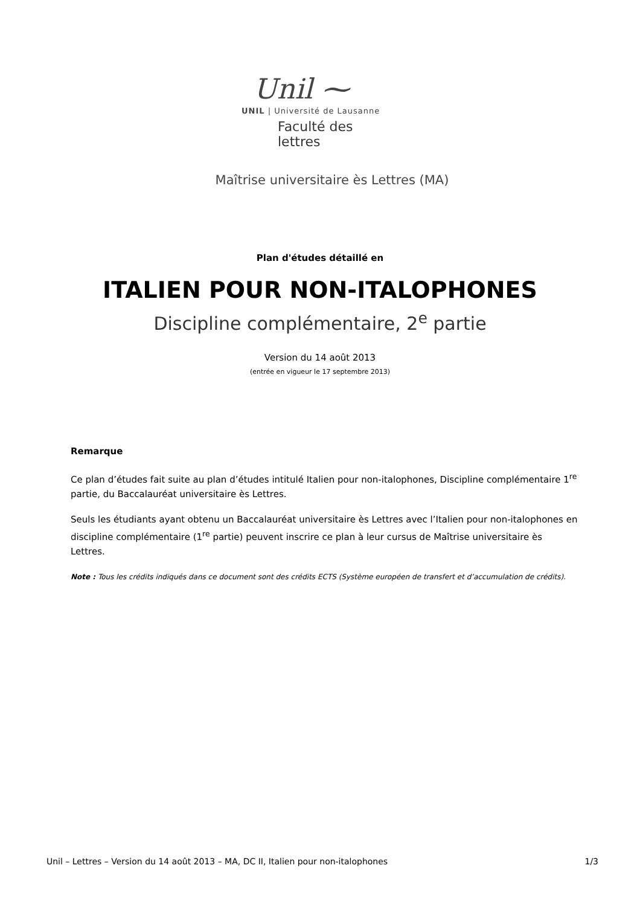Unil ⁓
UNIL | Université de Lausanne
Faculté des lettres
Maîtrise universitaire ès Lettres (MA)
Plan d'études détaillé en
ITALIEN POUR NON-ITALOPHONES
Discipline complémentaire, 2<sup>e</sup> partie
Version du 14 août 2013
(entrée en vigueur le 17 septembre 2013)
Remarque
Ce plan d’études fait suite au plan d’études intitulé Italien pour non-italophones, Discipline complémentaire 1<sup>re</sup> partie, du Baccalauréat universitaire ès Lettres.
Seuls les étudiants ayant obtenu un Baccalauréat universitaire ès Lettres avec l’Italien pour non-italophones en discipline complémentaire (1<sup>re</sup> partie) peuvent inscrire ce plan à leur cursus de Maîtrise universitaire ès Lettres.
Note : Tous les crédits indiqués dans ce document sont des crédits ECTS (Système européen de transfert et d’accumulation de crédits).
Unil – Lettres – Version du 14 août 2013 – MA, DC II, Italien pour non-italophones 1/3